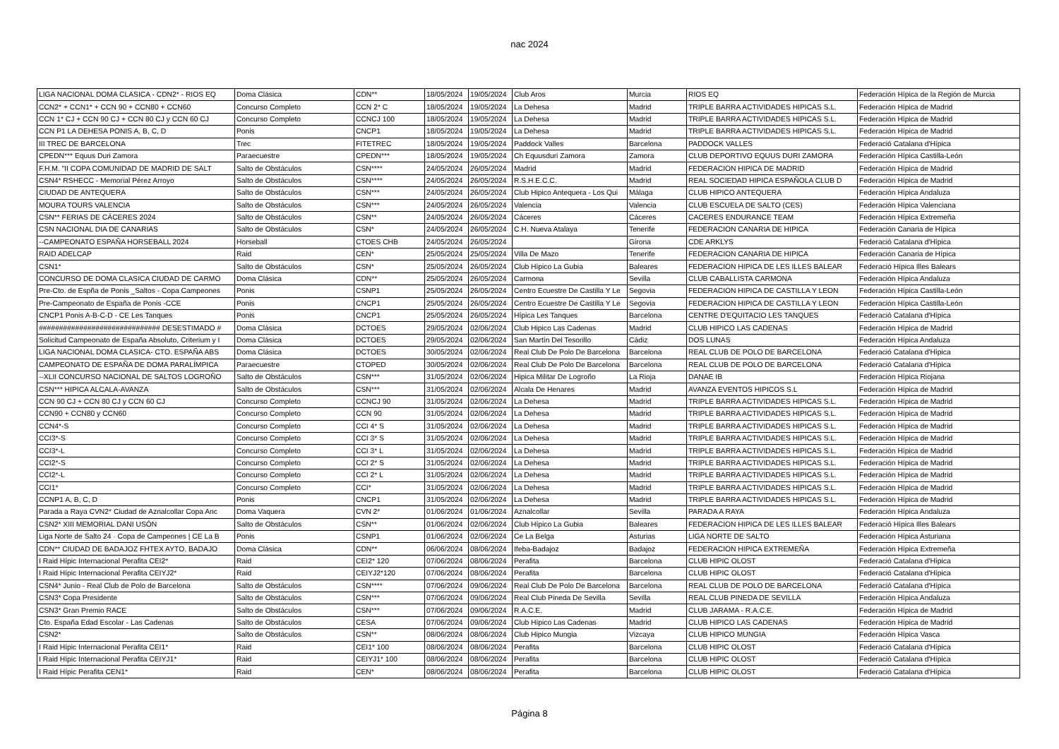nac 2024
| LIGA NACIONAL DOMA CLASICA - CDN2* - RIOS EQ | Doma Clásica | CDN** | 18/05/2024 | 19/05/2024 | Club Aros | Murcia | RIOS EQ | Federación Hípica de la Región de Murcia |
| CCN2* + CCN1* + CCN 90 + CCN80 + CCN60 | Concurso Completo | CCN 2* C | 18/05/2024 | 19/05/2024 | La Dehesa | Madrid | TRIPLE BARRA ACTIVIDADES HIPICAS S.L. | Federación Hípica de Madrid |
| CCN 1* CJ + CCN 90 CJ + CCN 80 CJ y CCN 60 CJ | Concurso Completo | CCNCJ 100 | 18/05/2024 | 19/05/2024 | La Dehesa | Madrid | TRIPLE BARRA ACTIVIDADES HIPICAS S.L. | Federación Hípica de Madrid |
| CCN P1 LA DEHESA PONIS A, B, C, D | Ponis | CNCP1 | 18/05/2024 | 19/05/2024 | La Dehesa | Madrid | TRIPLE BARRA ACTIVIDADES HIPICAS S.L. | Federación Hípica de Madrid |
| III TREC DE BARCELONA | Trec | FITETREC | 18/05/2024 | 19/05/2024 | Paddock Valles | Barcelona | PADDOCK VALLES | Federació Catalana d'Hípica |
| CPEDN*** Equus Duri Zamora | Paraecuestre | CPEDN*** | 18/05/2024 | 19/05/2024 | Ch Equusduri Zamora | Zamora | CLUB DEPORTIVO EQUUS DURI ZAMORA | Federación Hípica Castilla-León |
| F.H.M. "II COPA COMUNIDAD DE MADRID DE SALT | Salto de Obstáculos | CSN**** | 24/05/2024 | 26/05/2024 | Madrid | Madrid | FEDERACION HIPICA DE MADRID | Federación Hípica de Madrid |
| CSN4* RSHECC - Memorial Pérez Arroyo | Salto de Obstáculos | CSN**** | 24/05/2024 | 26/05/2024 | R.S.H.E.C.C. | Madrid | REAL SOCIEDAD HIPICA ESPAÑOLA CLUB D | Federación Hípica de Madrid |
| CIUDAD DE ANTEQUERA | Salto de Obstáculos | CSN*** | 24/05/2024 | 26/05/2024 | Club Hipico Antequera - Los Qui | Málaga | CLUB HIPICO ANTEQUERA | Federación Hípica Andaluza |
| MOURA TOURS VALENCIA | Salto de Obstáculos | CSN*** | 24/05/2024 | 26/05/2024 | Valencia | Valencia | CLUB ESCUELA DE SALTO (CES) | Federación Hípica Valenciana |
| CSN** FERIAS DE CÁCERES 2024 | Salto de Obstáculos | CSN** | 24/05/2024 | 26/05/2024 | Cáceres | Cáceres | CACERES ENDURANCE TEAM | Federación Hípica Extremeña |
| CSN NACIONAL DIA DE CANARIAS | Salto de Obstáculos | CSN* | 24/05/2024 | 26/05/2024 | C.H. Nueva Atalaya | Tenerife | FEDERACION CANARIA DE HIPICA | Federación Canaria de Hípica |
| --CAMPEONATO ESPAÑA HORSEBALL 2024 | Horseball | CTOES CHB | 24/05/2024 | 26/05/2024 | | Girona | CDE ARKLYS | Federació Catalana d'Hípica |
| RAID ADELCAP | Raid | CEN* | 25/05/2024 | 25/05/2024 | Villa De Mazo | Tenerife | FEDERACION CANARIA DE HIPICA | Federación Canaria de Hípica |
| CSN1* | Salto de Obstáculos | CSN* | 25/05/2024 | 26/05/2024 | Club Hípico La Gubia | Baleares | FEDERACION HIPICA DE LES ILLES BALEAR | Federació Hípica Illes Balears |
| CONCURSO DE DOMA CLASICA CIUDAD DE CARMO | Doma Clásica | CDN** | 25/05/2024 | 26/05/2024 | Carmona | Sevilla | CLUB CABALLISTA CARMONA | Federación Hípica Andaluza |
| Pre-Cto. de Espña de Ponis _Saltos - Copa Campeones | Ponis | CSNP1 | 25/05/2024 | 26/05/2024 | Centro Ecuestre De Castilla Y Le | Segovia | FEDERACION HIPICA DE CASTILLA Y LEON | Federación Hípica Castilla-León |
| Pre-Campeonato de España de Ponis -CCE | Ponis | CNCP1 | 25/05/2024 | 26/05/2024 | Centro Ecuestre De Castilla Y Le | Segovia | FEDERACION HIPICA DE CASTILLA Y LEON | Federación Hípica Castilla-León |
| CNCP1 Ponis A-B-C-D - CE Les Tanques | Ponis | CNCP1 | 25/05/2024 | 26/05/2024 | Hípica Les Tanques | Barcelona | CENTRE D'EQUITACIO LES TANQUES | Federació Catalana d'Hípica |
| ############################## DESESTIMADO # | Doma Clásica | DCTOES | 29/05/2024 | 02/06/2024 | Club Hipico Las Cadenas | Madrid | CLUB HIPICO LAS CADENAS | Federación Hípica de Madrid |
| Solicitud Campeonato de España Absoluto, Criterium y I | Doma Clásica | DCTOES | 29/05/2024 | 02/06/2024 | San Martín Del Tesorillo | Cádiz | DOS LUNAS | Federación Hípica Andaluza |
| LIGA NACIONAL DOMA CLASICA- CTO. ESPAÑA ABS | Doma Clásica | DCTOES | 30/05/2024 | 02/06/2024 | Real Club De Polo De Barcelona | Barcelona | REAL CLUB DE POLO DE BARCELONA | Federació Catalana d'Hípica |
| CAMPEONATO DE ESPAÑA DE DOMA PARALÍMPICA | Paraecuestre | CTOPED | 30/05/2024 | 02/06/2024 | Real Club De Polo De Barcelona | Barcelona | REAL CLUB DE POLO DE BARCELONA | Federació Catalana d'Hípica |
| --XLII CONCURSO NACIONAL DE SALTOS LOGROÑO | Salto de Obstáculos | CSN*** | 31/05/2024 | 02/06/2024 | Hipica Militar De Logroño | La Rioja | DANAE IB | Federación Hípica Riojana |
| CSN*** HIPICA ALCALA-AVANZA | Salto de Obstáculos | CSN*** | 31/05/2024 | 02/06/2024 | Alcala De Henares | Madrid | AVANZA EVENTOS HIPICOS S.L | Federación Hípica de Madrid |
| CCN 90 CJ + CCN 80 CJ y CCN 60 CJ | Concurso Completo | CCNCJ 90 | 31/05/2024 | 02/06/2024 | La Dehesa | Madrid | TRIPLE BARRA ACTIVIDADES HIPICAS S.L. | Federación Hípica de Madrid |
| CCN90 + CCN80 y CCN60 | Concurso Completo | CCN 90 | 31/05/2024 | 02/06/2024 | La Dehesa | Madrid | TRIPLE BARRA ACTIVIDADES HIPICAS S.L. | Federación Hípica de Madrid |
| CCN4*-S | Concurso Completo | CCI 4* S | 31/05/2024 | 02/06/2024 | La Dehesa | Madrid | TRIPLE BARRA ACTIVIDADES HIPICAS S.L. | Federación Hípica de Madrid |
| CCI3*-S | Concurso Completo | CCI 3* S | 31/05/2024 | 02/06/2024 | La Dehesa | Madrid | TRIPLE BARRA ACTIVIDADES HIPICAS S.L. | Federación Hípica de Madrid |
| CCI3*-L | Concurso Completo | CCI 3* L | 31/05/2024 | 02/06/2024 | La Dehesa | Madrid | TRIPLE BARRA ACTIVIDADES HIPICAS S.L. | Federación Hípica de Madrid |
| CCI2*-S | Concurso Completo | CCI 2* S | 31/05/2024 | 02/06/2024 | La Dehesa | Madrid | TRIPLE BARRA ACTIVIDADES HIPICAS S.L. | Federación Hípica de Madrid |
| CCI2*-L | Concurso Completo | CCI 2* L | 31/05/2024 | 02/06/2024 | La Dehesa | Madrid | TRIPLE BARRA ACTIVIDADES HIPICAS S.L. | Federación Hípica de Madrid |
| CCI1* | Concurso Completo | CCI* | 31/05/2024 | 02/06/2024 | La Dehesa | Madrid | TRIPLE BARRA ACTIVIDADES HIPICAS S.L. | Federación Hípica de Madrid |
| CCNP1 A, B, C, D | Ponis | CNCP1 | 31/05/2024 | 02/06/2024 | La Dehesa | Madrid | TRIPLE BARRA ACTIVIDADES HIPICAS S.L. | Federación Hípica de Madrid |
| Parada a Raya CVN2* Ciudad de Aznalcollar Copa Anc | Doma Vaquera | CVN 2* | 01/06/2024 | 01/06/2024 | Aznalcollar | Sevilla | PARADA A RAYA | Federación Hípica Andaluza |
| CSN2* XIII MEMORIAL DANI USÓN | Salto de Obstáculos | CSN** | 01/06/2024 | 02/06/2024 | Club Hípico La Gubia | Baleares | FEDERACION HIPICA DE LES ILLES BALEAR | Federació Hípica Illes Balears |
| Liga Norte de Salto 24 · Copa de Campeones / CE La B | Ponis | CSNP1 | 01/06/2024 | 02/06/2024 | Ce La Belga | Asturias | LIGA NORTE DE SALTO | Federación Hípica Asturiana |
| CDN** CIUDAD DE BADAJOZ FHTEX AYTO. BADAJO | Doma Clásica | CDN** | 06/06/2024 | 08/06/2024 | Ifeba-Badajoz | Badajoz | FEDERACION HIPICA EXTREMEÑA | Federación Hípica Extremeña |
| I Raid Hípic Internacional Perafita CEI2* | Raid | CEI2* 120 | 07/06/2024 | 08/06/2024 | Perafita | Barcelona | CLUB HIPIC OLOST | Federació Catalana d'Hípica |
| I Raid Hípic Internacional Perafita CEIYJ2* | Raid | CEIYJ2*120 | 07/06/2024 | 08/06/2024 | Perafita | Barcelona | CLUB HIPIC OLOST | Federació Catalana d'Hípica |
| CSN4* Junio - Real Club de Polo de Barcelona | Salto de Obstáculos | CSN**** | 07/06/2024 | 09/06/2024 | Real Club De Polo De Barcelona | Barcelona | REAL CLUB DE POLO DE BARCELONA | Federació Catalana d'Hípica |
| CSN3* Copa Presidente | Salto de Obstáculos | CSN*** | 07/06/2024 | 09/06/2024 | Real Club Pineda De Sevilla | Sevilla | REAL CLUB PINEDA DE SEVILLA | Federación Hípica Andaluza |
| CSN3* Gran Premio RACE | Salto de Obstáculos | CSN*** | 07/06/2024 | 09/06/2024 | R.A.C.E. | Madrid | CLUB JARAMA - R.A.C.E. | Federación Hípica de Madrid |
| Cto. España Edad Escolar - Las Cadenas | Salto de Obstáculos | CESA | 07/06/2024 | 09/06/2024 | Club Hípico Las Cadenas | Madrid | CLUB HIPICO LAS CADENAS | Federación Hípica de Madrid |
| CSN2* | Salto de Obstáculos | CSN** | 08/06/2024 | 08/06/2024 | Club Hipico Mungia | Vizcaya | CLUB HIPICO MUNGIA | Federación Hípica Vasca |
| I Raid Hípic Internacional Perafita CEI1* | Raid | CEI1* 100 | 08/06/2024 | 08/06/2024 | Perafita | Barcelona | CLUB HIPIC OLOST | Federació Catalana d'Hípica |
| I Raid Hípic Internacional Perafita CEIYJ1* | Raid | CEIYJ1* 100 | 08/06/2024 | 08/06/2024 | Perafita | Barcelona | CLUB HIPIC OLOST | Federació Catalana d'Hípica |
| I Raid Hípic Perafita CEN1* | Raid | CEN* | 08/06/2024 | 08/06/2024 | Perafita | Barcelona | CLUB HIPIC OLOST | Federació Catalana d'Hípica |
Página 8